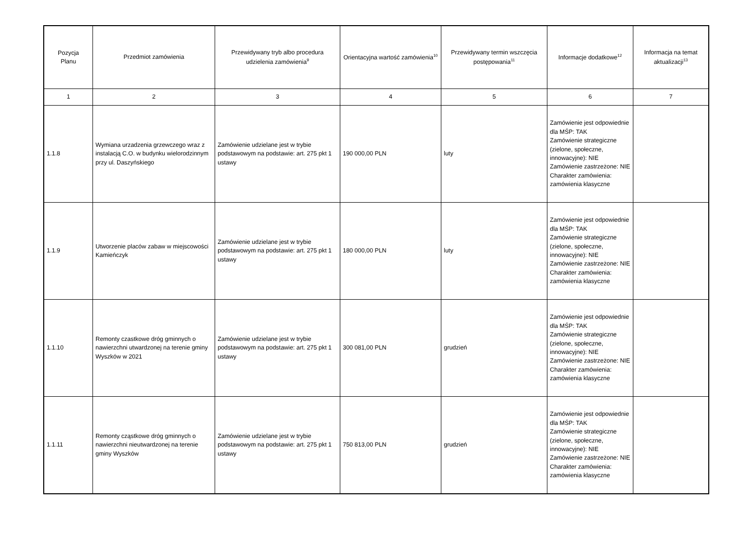| Pozycja Planu | Przedmiot zamówienia | Przewidywany tryb albo procedura udzielenia zamówienia<sup>9</sup> | Orientacyjna wartość zamówienia<sup>10</sup> | Przewidywany termin wszczęcia postępowania<sup>11</sup> | Informacje dodatkowe<sup>12</sup> | Informacja na temat aktualizacji<sup>13</sup> |
| --- | --- | --- | --- | --- | --- | --- |
| 1 | 2 | 3 | 4 | 5 | 6 | 7 |
| 1.1.8 | Wymiana urzadzenia grzewczego wraz z instalacją C.O. w budynku wielorodzinnym przy ul. Daszyńskiego | Zamówienie udzielane jest w trybie podstawowym na podstawie: art. 275 pkt 1 ustawy | 190 000,00 PLN | luty | Zamówienie jest odpowiednie dla MŚP: TAK Zamówienie strategiczne (zielone, społeczne, innowacyjne): NIE Zamówienie zastrzeżone: NIE Charakter zamówienia: zamówienia klasyczne | |
| 1.1.9 | Utworzenie placów zabaw w miejscowości Kamieńczyk | Zamówienie udzielane jest w trybie podstawowym na podstawie: art. 275 pkt 1 ustawy | 180 000,00 PLN | luty | Zamówienie jest odpowiednie dla MŚP: TAK Zamówienie strategiczne (zielone, społeczne, innowacyjne): NIE Zamówienie zastrzeżone: NIE Charakter zamówienia: zamówienia klasyczne | |
| 1.1.10 | Remonty czastkowe dróg gminnych o nawierzchni utwardzonej na terenie gminy Wyszków w 2021 | Zamówienie udzielane jest w trybie podstawowym na podstawie: art. 275 pkt 1 ustawy | 300 081,00 PLN | grudzień | Zamówienie jest odpowiednie dla MŚP: TAK Zamówienie strategiczne (zielone, społeczne, innowacyjne): NIE Zamówienie zastrzeżone: NIE Charakter zamówienia: zamówienia klasyczne | |
| 1.1.11 | Remonty cząstkowe dróg gminnych o nawierzchni nieutwardzonej na terenie gminy Wyszków | Zamówienie udzielane jest w trybie podstawowym na podstawie: art. 275 pkt 1 ustawy | 750 813,00 PLN | grudzień | Zamówienie jest odpowiednie dla MŚP: TAK Zamówienie strategiczne (zielone, społeczne, innowacyjne): NIE Zamówienie zastrzeżone: NIE Charakter zamówienia: zamówienia klasyczne | |